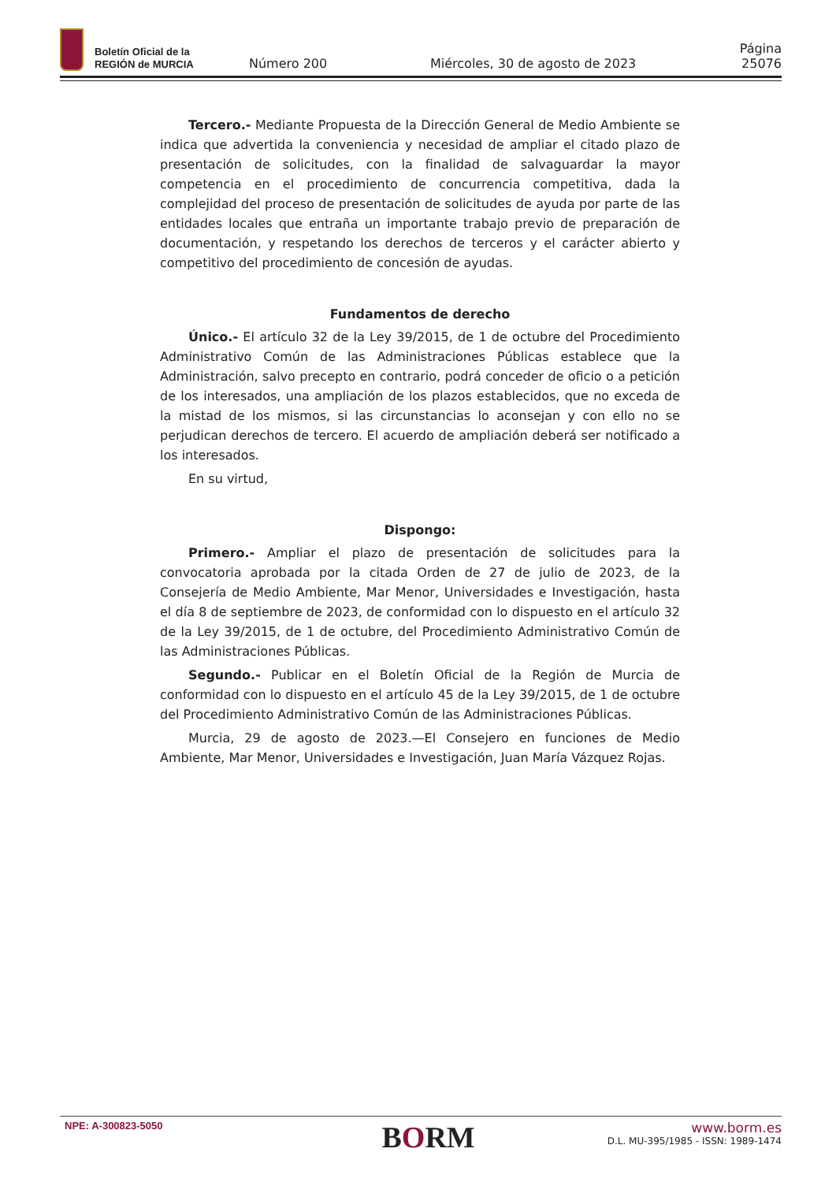Boletín Oficial de la
REGIÓN de MURCIA
Número 200
Miércoles, 30 de agosto de 2023
Página 25076
Tercero.- Mediante Propuesta de la Dirección General de Medio Ambiente se indica que advertida la conveniencia y necesidad de ampliar el citado plazo de presentación de solicitudes, con la finalidad de salvaguardar la mayor competencia en el procedimiento de concurrencia competitiva, dada la complejidad del proceso de presentación de solicitudes de ayuda por parte de las entidades locales que entraña un importante trabajo previo de preparación de documentación, y respetando los derechos de terceros y el carácter abierto y competitivo del procedimiento de concesión de ayudas.
Fundamentos de derecho
Único.- El artículo 32 de la Ley 39/2015, de 1 de octubre del Procedimiento Administrativo Común de las Administraciones Públicas establece que la Administración, salvo precepto en contrario, podrá conceder de oficio o a petición de los interesados, una ampliación de los plazos establecidos, que no exceda de la mistad de los mismos, si las circunstancias lo aconsejan y con ello no se perjudican derechos de tercero. El acuerdo de ampliación deberá ser notificado a los interesados.
En su virtud,
Dispongo:
Primero.- Ampliar el plazo de presentación de solicitudes para la convocatoria aprobada por la citada Orden de 27 de julio de 2023, de la Consejería de Medio Ambiente, Mar Menor, Universidades e Investigación, hasta el día 8 de septiembre de 2023, de conformidad con lo dispuesto en el artículo 32 de la Ley 39/2015, de 1 de octubre, del Procedimiento Administrativo Común de las Administraciones Públicas.
Segundo.- Publicar en el Boletín Oficial de la Región de Murcia de conformidad con lo dispuesto en el artículo 45 de la Ley 39/2015, de 1 de octubre del Procedimiento Administrativo Común de las Administraciones Públicas.
Murcia, 29 de agosto de 2023.—El Consejero en funciones de Medio Ambiente, Mar Menor, Universidades e Investigación, Juan María Vázquez Rojas.
NPE: A-300823-5050
BORM
www.borm.es
D.L. MU-395/1985 - ISSN: 1989-1474